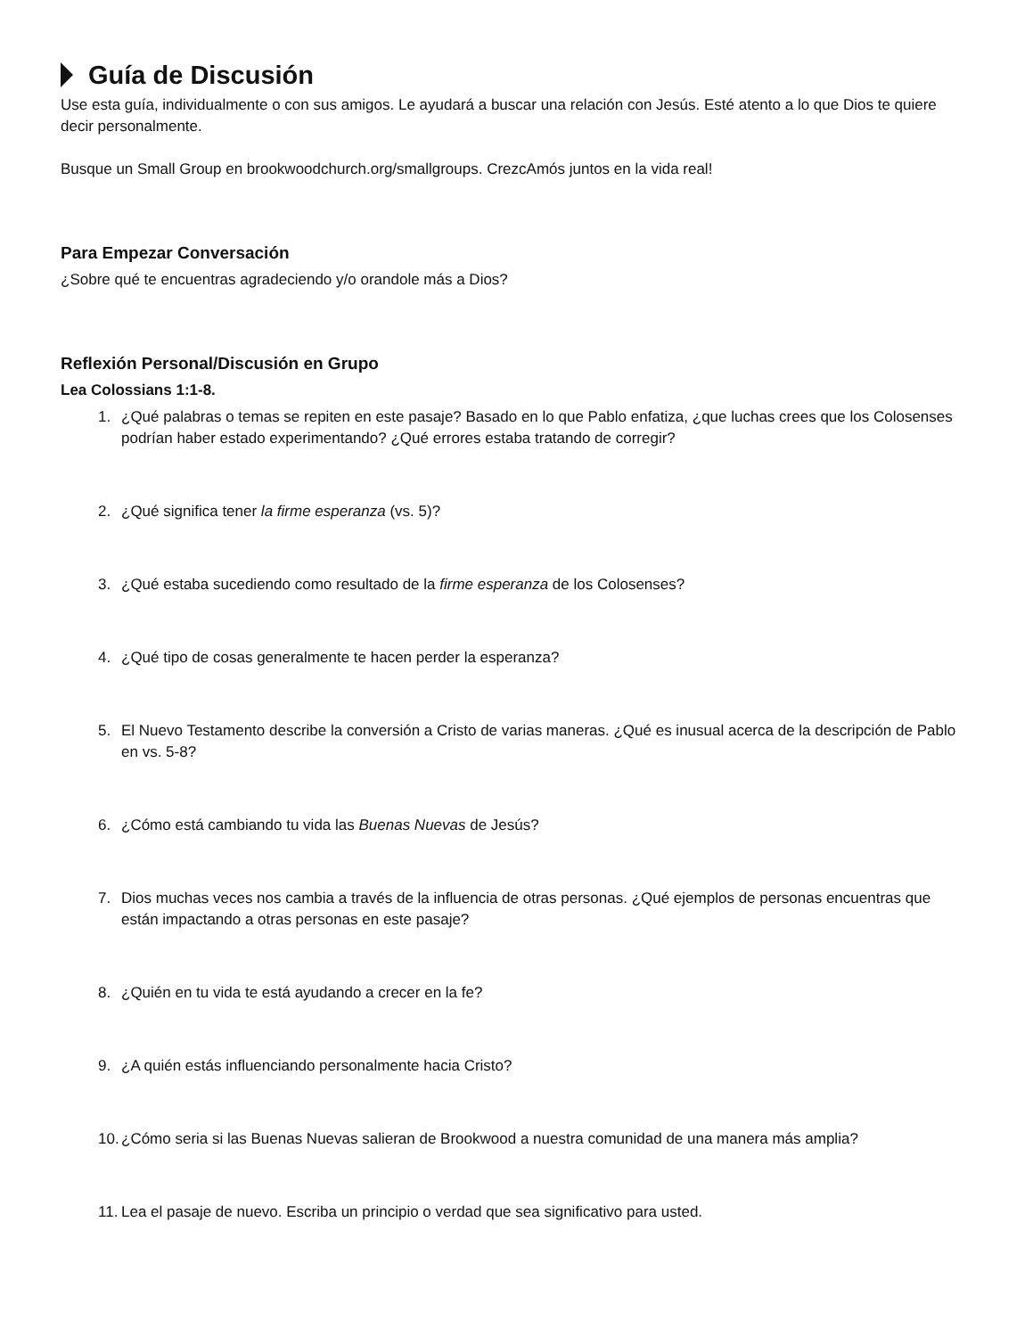Guía de Discusión
Use esta guía, individualmente o con sus amigos. Le ayudará a buscar una relación con Jesús. Esté atento a lo que Dios te quiere decir personalmente.
Busque un Small Group en brookwoodchurch.org/smallgroups. CrezcAmós juntos en la vida real!
Para Empezar Conversación
¿Sobre qué te encuentras agradeciendo y/o orandole más a Dios?
Reflexión Personal/Discusión en Grupo
Lea Colossians 1:1-8.
1. ¿Qué palabras o temas se repiten en este pasaje? Basado en lo que Pablo enfatiza, ¿que luchas crees que los Colosenses podrían haber estado experimentando? ¿Qué errores estaba tratando de corregir?
2. ¿Qué significa tener la firme esperanza (vs. 5)?
3. ¿Qué estaba sucediendo como resultado de la firme esperanza de los Colosenses?
4. ¿Qué tipo de cosas generalmente te hacen perder la esperanza?
5. El Nuevo Testamento describe la conversión a Cristo de varias maneras. ¿Qué es inusual acerca de la descripción de Pablo en vs. 5-8?
6. ¿Cómo está cambiando tu vida las Buenas Nuevas de Jesús?
7. Dios muchas veces nos cambia a través de la influencia de otras personas. ¿Qué ejemplos de personas encuentras que están impactando a otras personas en este pasaje?
8. ¿Quién en tu vida te está ayudando a crecer en la fe?
9. ¿A quién estás influenciando personalmente hacia Cristo?
10. ¿Cómo seria si las Buenas Nuevas salieran de Brookwood a nuestra comunidad de una manera más amplia?
11. Lea el pasaje de nuevo. Escriba un principio o verdad que sea significativo para usted.